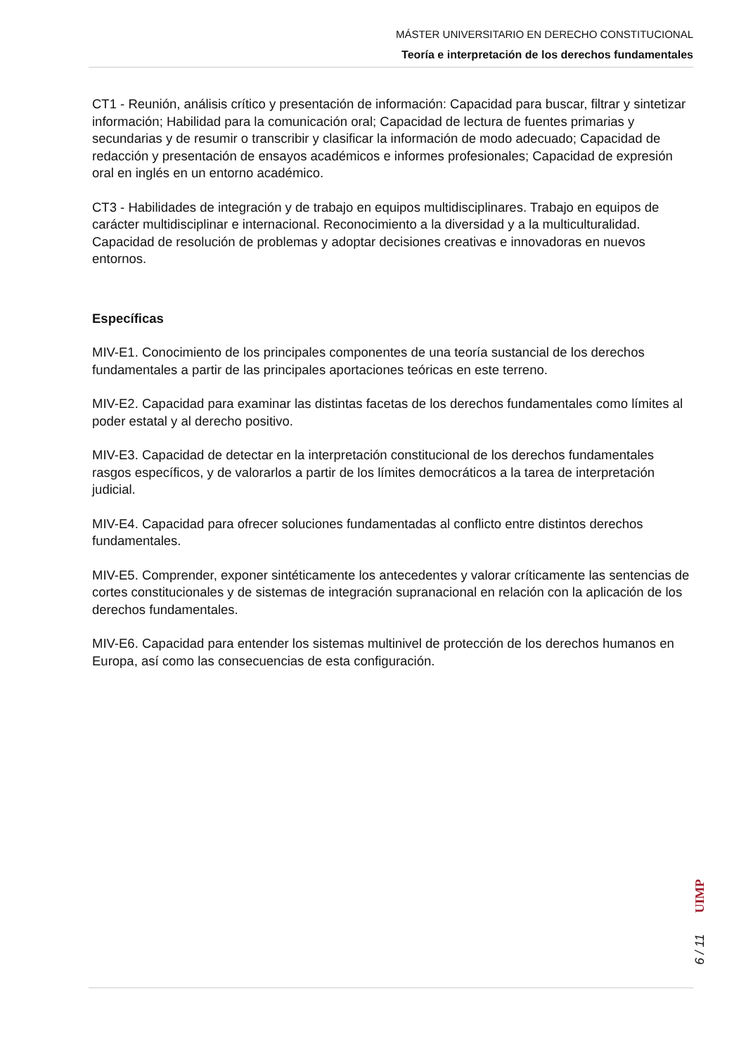MÁSTER UNIVERSITARIO EN DERECHO CONSTITUCIONAL
Teoría e interpretación de los derechos fundamentales
CT1 - Reunión, análisis crítico y presentación de información: Capacidad para buscar, filtrar y sintetizar información; Habilidad para la comunicación oral; Capacidad de lectura de fuentes primarias y secundarias y de resumir o transcribir y clasificar la información de modo adecuado; Capacidad de redacción y presentación de ensayos académicos e informes profesionales; Capacidad de expresión oral en inglés en un entorno académico.
CT3 - Habilidades de integración y de trabajo en equipos multidisciplinares. Trabajo en equipos de carácter multidisciplinar e internacional. Reconocimiento a la diversidad y a la multiculturalidad. Capacidad de resolución de problemas y adoptar decisiones creativas e innovadoras en nuevos entornos.
Específicas
MIV-E1. Conocimiento de los principales componentes de una teoría sustancial de los derechos fundamentales a partir de las principales aportaciones teóricas en este terreno.
MIV-E2. Capacidad para examinar las distintas facetas de los derechos fundamentales como límites al poder estatal y al derecho positivo.
MIV-E3. Capacidad de detectar en la interpretación constitucional de los derechos fundamentales rasgos específicos, y de valorarlos a partir de los límites democráticos a la tarea de interpretación judicial.
MIV-E4. Capacidad para ofrecer soluciones fundamentadas al conflicto entre distintos derechos fundamentales.
MIV-E5. Comprender, exponer sintéticamente los antecedentes y valorar críticamente las sentencias de cortes constitucionales y de sistemas de integración supranacional en relación con la aplicación de los derechos fundamentales.
MIV-E6. Capacidad para entender los sistemas multinivel de protección de los derechos humanos en Europa, así como las consecuencias de esta configuración.
UIMP
6 / 11